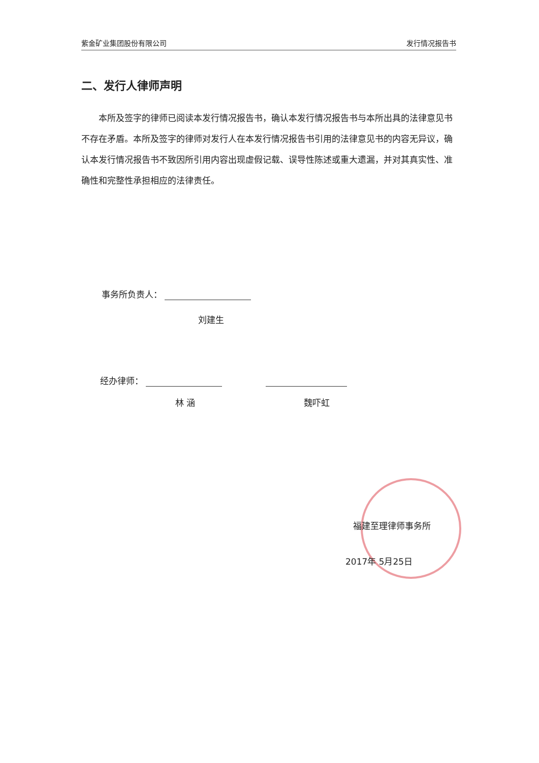紫金矿业集团股份有限公司 发行情况报告书
二、发行人律师声明
本所及签字的律师已阅读本发行情况报告书，确认本发行情况报告书与本所出具的法律意见书不存在矛盾。本所及签字的律师对发行人在本发行情况报告书引用的法律意见书的内容无异议，确认本发行情况报告书不致因所引用内容出现虚假记载、误导性陈述或重大遗漏，并对其真实性、准确性和完整性承担相应的法律责任。
事务所负责人：
刘建生
经办律师：
林 涵 魏吓虹
福建至理律师事务所
2017年 5月25日